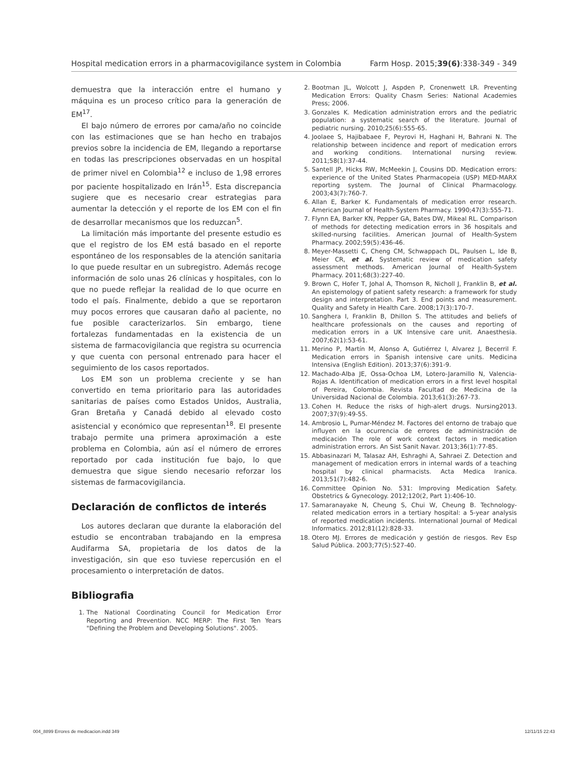Hospital medication errors in a pharmacovigilance system in Colombia Farm Hosp. 2015;39(6):338-349 - 349
demuestra que la interacción entre el humano y máquina es un proceso crítico para la generación de EM<sup>17</sup>.
El bajo número de errores por cama/año no coincide con las estimaciones que se han hecho en trabajos previos sobre la incidencia de EM, llegando a reportarse en todas las prescripciones observadas en un hospital de primer nivel en Colombia<sup>12</sup> e incluso de 1,98 errores por paciente hospitalizado en Irán<sup>15</sup>. Esta discrepancia sugiere que es necesario crear estrategias para aumentar la detección y el reporte de los EM con el fin de desarrollar mecanismos que los reduzcan<sup>5</sup>.
La limitación más importante del presente estudio es que el registro de los EM está basado en el reporte espontáneo de los responsables de la atención sanitaria lo que puede resultar en un subregistro. Además recoge información de solo unas 26 clínicas y hospitales, con lo que no puede reflejar la realidad de lo que ocurre en todo el país. Finalmente, debido a que se reportaron muy pocos errores que causaran daño al paciente, no fue posible caracterizarlos. Sin embargo, tiene fortalezas fundamentadas en la existencia de un sistema de farmacovigilancia que registra su ocurrencia y que cuenta con personal entrenado para hacer el seguimiento de los casos reportados.
Los EM son un problema creciente y se han convertido en tema prioritario para las autoridades sanitarias de países como Estados Unidos, Australia, Gran Bretaña y Canadá debido al elevado costo asistencial y económico que representan<sup>18</sup>. El presente trabajo permite una primera aproximación a este problema en Colombia, aún así el número de errores reportado por cada institución fue bajo, lo que demuestra que sigue siendo necesario reforzar los sistemas de farmacovigilancia.
Declaración de conflictos de interés
Los autores declaran que durante la elaboración del estudio se encontraban trabajando en la empresa Audifarma SA, propietaria de los datos de la investigación, sin que eso tuviese repercusión en el procesamiento o interpretación de datos.
Bibliografia
1. The National Coordinating Council for Medication Error Reporting and Prevention. NCC MERP: The First Ten Years "Defining the Problem and Developing Solutions". 2005.
2. Bootman JL, Wolcott J, Aspden P, Cronenwett LR. Preventing Medication Errors: Quality Chasm Series: National Academies Press; 2006.
3. Gonzales K. Medication administration errors and the pediatric population: a systematic search of the literature. Journal of pediatric nursing. 2010;25(6):555-65.
4. Joolaee S, Hajibabaee F, Peyrovi H, Haghani H, Bahrani N. The relationship between incidence and report of medication errors and working conditions. International nursing review. 2011;58(1):37-44.
5. Santell JP, Hicks RW, McMeekin J, Cousins DD. Medication errors: experience of the United States Pharmacopeia (USP) MED-MARX reporting system. The Journal of Clinical Pharmacology. 2003;43(7):760-7.
6. Allan E, Barker K. Fundamentals of medication error research. American Journal of Health-System Pharmacy. 1990;47(3):555-71.
7. Flynn EA, Barker KN, Pepper GA, Bates DW, Mikeal RL. Comparison of methods for detecting medication errors in 36 hospitals and skilled-nursing facilities. American Journal of Health-System Pharmacy. 2002;59(5):436-46.
8. Meyer-Massetti C, Cheng CM, Schwappach DL, Paulsen L, Ide B, Meier CR, et al. Systematic review of medication safety assessment methods. American Journal of Health-System Pharmacy. 2011;68(3):227-40.
9. Brown C, Hofer T, Johal A, Thomson R, Nicholl J, Franklin B, et al. An epistemology of patient safety research: a framework for study design and interpretation. Part 3. End points and measurement. Quality and Safety in Health Care. 2008;17(3):170-7.
10. Sanghera I, Franklin B, Dhillon S. The attitudes and beliefs of healthcare professionals on the causes and reporting of medication errors in a UK Intensive care unit. Anaesthesia. 2007;62(1):53-61.
11. Merino P, Martín M, Alonso A, Gutiérrez I, Alvarez J, Becerril F. Medication errors in Spanish intensive care units. Medicina Intensiva (English Edition). 2013;37(6):391-9.
12. Machado-Alba JE, Ossa-Ochoa LM, Lotero-Jaramillo N, Valencia-Rojas A. Identification of medication errors in a first level hospital of Pereira, Colombia. Revista Facultad de Medicina de la Universidad Nacional de Colombia. 2013;61(3):267-73.
13. Cohen H. Reduce the risks of high-alert drugs. Nursing2013. 2007;37(9):49-55.
14. Ambrosio L, Pumar-Méndez M. Factores del entorno de trabajo que influyen en la ocurrencia de errores de administración de medicación The role of work context factors in medication administration errors. An Sist Sanit Navar. 2013;36(1):77-85.
15. Abbasinazari M, Talasaz AH, Eshraghi A, Sahraei Z. Detection and management of medication errors in internal wards of a teaching hospital by clinical pharmacists. Acta Medica Iranica. 2013;51(7):482-6.
16. Committee Opinion No. 531: Improving Medication Safety. Obstetrics & Gynecology. 2012;120(2, Part 1):406-10.
17. Samaranayake N, Cheung S, Chui W, Cheung B. Technology-related medication errors in a tertiary hospital: a 5-year analysis of reported medication incidents. International Journal of Medical Informatics. 2012;81(12):828-33.
18. Otero MJ. Errores de medicación y gestión de riesgos. Rev Esp Salud Pública. 2003;77(5):527-40.
004_8899 Errores de medicacion.indd 349 12/11/15 22:43